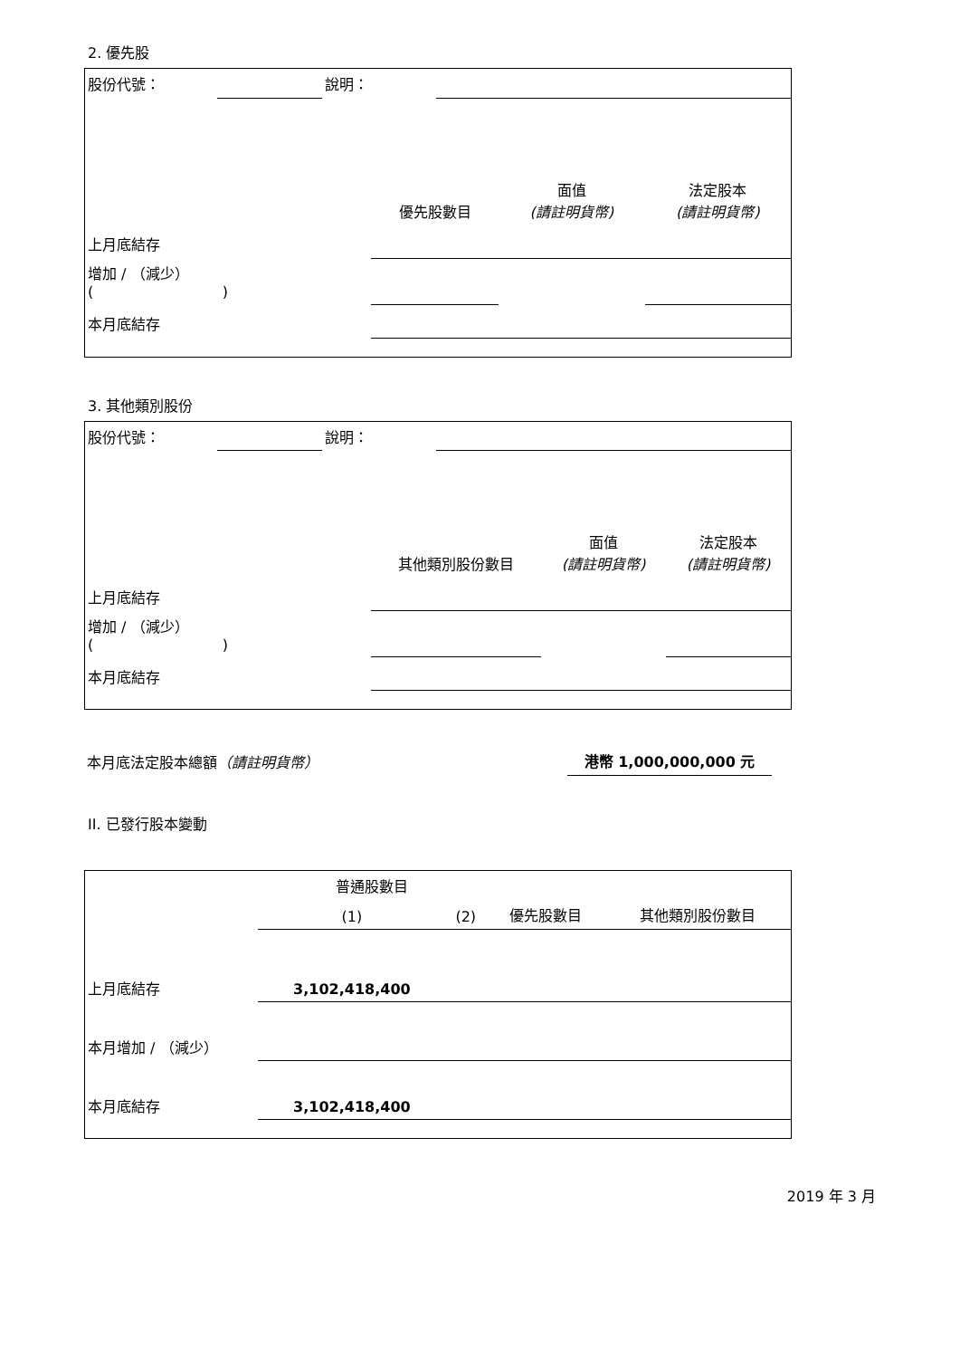2. 優先股
| 股份代號： | | 說明： | |
| | 優先股數目 | 面值 (請註明貨幣) | 法定股本 (請註明貨幣) |
| --- | --- | --- | --- |
| 上月底結存 | | | |
| 增加 / （減少） ( ) | | | |
| 本月底結存 | | | |
3. 其他類別股份
| 股份代號： | | 說明： | |
| | 其他類別股份數目 | 面值 (請註明貨幣) | 法定股本 (請註明貨幣) |
| --- | --- | --- | --- |
| 上月底結存 | | | |
| 增加 / （減少） ( ) | | | |
| 本月底結存 | | | |
| 本月底法定股本總額 （請註明貨幣） | 港幣 1,000,000,000 元 |
II. 已發行股本變動
| | 普通股數目 | | | 其他類別股份數目 |
| --- | --- | --- | --- | --- |
| | (1) | (2) | 優先股數目 | |
| 上月底結存 | 3,102,418,400 | | | |
| 本月增加 / （減少） | | | | |
| 本月底結存 | 3,102,418,400 | | | |
2019 年 3 月